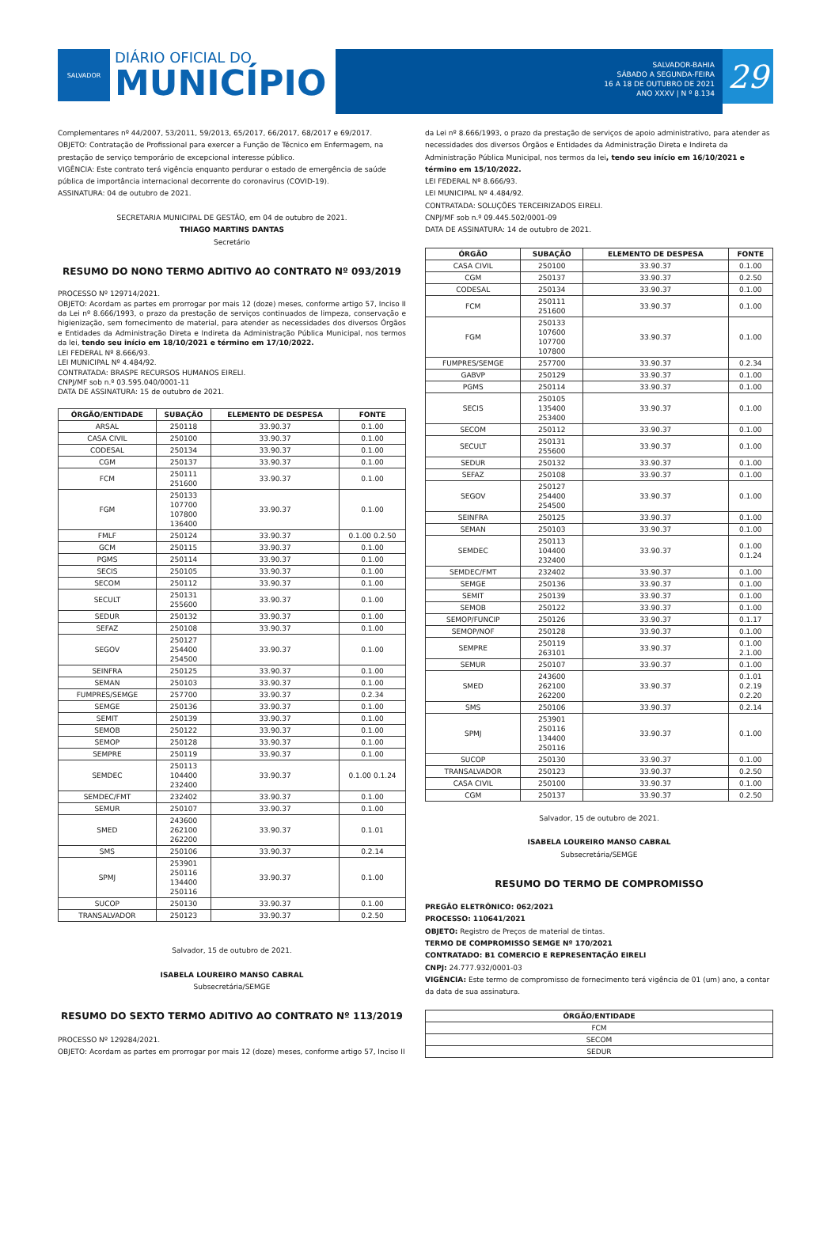SALVADOR
DIÁRIO OFICIAL DO
MUNICÍPIO
SALVADOR-BAHIA
SÁBADO A SEGUNDA-FEIRA
16 A 18 DE OUTUBRO DE 2021
ANO XXXV | N º 8.134
29
Complementares nº 44/2007, 53/2011, 59/2013, 65/2017, 66/2017, 68/2017 e 69/2017.
OBJETO: Contratação de Profissional para exercer a Função de Técnico em Enfermagem, na prestação de serviço temporário de excepcional interesse público.
VIGÊNCIA: Este contrato terá vigência enquanto perdurar o estado de emergência de saúde pública de importância internacional decorrente do coronavirus (COVID-19).
ASSINATURA: 04 de outubro de 2021.
SECRETARIA MUNICIPAL DE GESTÃO, em 04 de outubro de 2021.
THIAGO MARTINS DANTAS
Secretário
RESUMO DO NONO TERMO ADITIVO AO CONTRATO Nº 093/2019
PROCESSO Nº 129714/2021.
OBJETO: Acordam as partes em prorrogar por mais 12 (doze) meses, conforme artigo 57, Inciso II da Lei nº 8.666/1993, o prazo da prestação de serviços continuados de limpeza, conservação e higienização, sem fornecimento de material, para atender as necessidades dos diversos Órgãos e Entidades da Administração Direta e Indireta da Administração Pública Municipal, nos termos da lei, tendo seu início em 18/10/2021 e término em 17/10/2022.
LEI FEDERAL Nº 8.666/93.
LEI MUNICIPAL Nº 4.484/92.
CONTRATADA: BRASPE RECURSOS HUMANOS EIRELI.
CNPJ/MF sob n.º 03.595.040/0001-11
DATA DE ASSINATURA: 15 de outubro de 2021.
| ÓRGÃO/ENTIDADE | SUBAÇÃO | ELEMENTO DE DESPESA | FONTE |
| --- | --- | --- | --- |
| ARSAL | 250118 | 33.90.37 | 0.1.00 |
| CASA CIVIL | 250100 | 33.90.37 | 0.1.00 |
| CODESAL | 250134 | 33.90.37 | 0.1.00 |
| CGM | 250137 | 33.90.37 | 0.1.00 |
| FCM | 250111 251600 | 33.90.37 | 0.1.00 |
| FGM | 250133 107700 107800 136400 | 33.90.37 | 0.1.00 |
| FMLF | 250124 | 33.90.37 | 0.1.00 0.2.50 |
| GCM | 250115 | 33.90.37 | 0.1.00 |
| PGMS | 250114 | 33.90.37 | 0.1.00 |
| SECIS | 250105 | 33.90.37 | 0.1.00 |
| SECOM | 250112 | 33.90.37 | 0.1.00 |
| SECULT | 250131 255600 | 33.90.37 | 0.1.00 |
| SEDUR | 250132 | 33.90.37 | 0.1.00 |
| SEFAZ | 250108 | 33.90.37 | 0.1.00 |
| SEGOV | 250127 254400 254500 | 33.90.37 | 0.1.00 |
| SEINFRA | 250125 | 33.90.37 | 0.1.00 |
| SEMAN | 250103 | 33.90.37 | 0.1.00 |
| FUMPRES/SEMGE | 257700 | 33.90.37 | 0.2.34 |
| SEMGE | 250136 | 33.90.37 | 0.1.00 |
| SEMIT | 250139 | 33.90.37 | 0.1.00 |
| SEMOB | 250122 | 33.90.37 | 0.1.00 |
| SEMOP | 250128 | 33.90.37 | 0.1.00 |
| SEMPRE | 250119 | 33.90.37 | 0.1.00 |
| SEMDEC | 250113 104400 232400 | 33.90.37 | 0.1.00 0.1.24 |
| SEMDEC/FMT | 232402 | 33.90.37 | 0.1.00 |
| SEMUR | 250107 | 33.90.37 | 0.1.00 |
| SMED | 243600 262100 262200 | 33.90.37 | 0.1.01 |
| SMS | 250106 | 33.90.37 | 0.2.14 |
| SPMJ | 253901 250116 134400 250116 | 33.90.37 | 0.1.00 |
| SUCOP | 250130 | 33.90.37 | 0.1.00 |
| TRANSALVADOR | 250123 | 33.90.37 | 0.2.50 |
Salvador, 15 de outubro de 2021.
ISABELA LOUREIRO MANSO CABRAL
Subsecretária/SEMGE
RESUMO DO SEXTO TERMO ADITIVO AO CONTRATO Nº 113/2019
PROCESSO Nº 129284/2021.
OBJETO: Acordam as partes em prorrogar por mais 12 (doze) meses, conforme artigo 57, Inciso II
da Lei nº 8.666/1993, o prazo da prestação de serviços de apoio administrativo, para atender as necessidades dos diversos Órgãos e Entidades da Administração Direta e Indireta da Administração Pública Municipal, nos termos da lei, tendo seu início em 16/10/2021 e término em 15/10/2022.
LEI FEDERAL Nº 8.666/93.
LEI MUNICIPAL Nº 4.484/92.
CONTRATADA: SOLUÇÕES TERCEIRIZADOS EIRELI.
CNPJ/MF sob n.º 09.445.502/0001-09
DATA DE ASSINATURA: 14 de outubro de 2021.
| ÓRGÃO | SUBAÇÃO | ELEMENTO DE DESPESA | FONTE |
| --- | --- | --- | --- |
| CASA CIVIL | 250100 | 33.90.37 | 0.1.00 |
| CGM | 250137 | 33.90.37 | 0.2.50 |
| CODESAL | 250134 | 33.90.37 | 0.1.00 |
| FCM | 250111 251600 | 33.90.37 | 0.1.00 |
| FGM | 250133 107600 107700 107800 | 33.90.37 | 0.1.00 |
| FUMPRES/SEMGE | 257700 | 33.90.37 | 0.2.34 |
| GABVP | 250129 | 33.90.37 | 0.1.00 |
| PGMS | 250114 | 33.90.37 | 0.1.00 |
| SECIS | 250105 135400 253400 | 33.90.37 | 0.1.00 |
| SECOM | 250112 | 33.90.37 | 0.1.00 |
| SECULT | 250131 255600 | 33.90.37 | 0.1.00 |
| SEDUR | 250132 | 33.90.37 | 0.1.00 |
| SEFAZ | 250108 | 33.90.37 | 0.1.00 |
| SEGOV | 250127 254400 254500 | 33.90.37 | 0.1.00 |
| SEINFRA | 250125 | 33.90.37 | 0.1.00 |
| SEMAN | 250103 | 33.90.37 | 0.1.00 |
| SEMDEC | 250113 104400 232400 | 33.90.37 | 0.1.00 0.1.24 |
| SEMDEC/FMT | 232402 | 33.90.37 | 0.1.00 |
| SEMGE | 250136 | 33.90.37 | 0.1.00 |
| SEMIT | 250139 | 33.90.37 | 0.1.00 |
| SEMOB | 250122 | 33.90.37 | 0.1.00 |
| SEMOP/FUNCIP | 250126 | 33.90.37 | 0.1.17 |
| SEMOP/NOF | 250128 | 33.90.37 | 0.1.00 |
| SEMPRE | 250119 263101 | 33.90.37 | 0.1.00 2.1.00 |
| SEMUR | 250107 | 33.90.37 | 0.1.00 |
| SMED | 243600 262100 262200 | 33.90.37 | 0.1.01 0.2.19 0.2.20 |
| SMS | 250106 | 33.90.37 | 0.2.14 |
| SPMJ | 253901 250116 134400 250116 | 33.90.37 | 0.1.00 |
| SUCOP | 250130 | 33.90.37 | 0.1.00 |
| TRANSALVADOR | 250123 | 33.90.37 | 0.2.50 |
| CASA CIVIL | 250100 | 33.90.37 | 0.1.00 |
| CGM | 250137 | 33.90.37 | 0.2.50 |
Salvador, 15 de outubro de 2021.
ISABELA LOUREIRO MANSO CABRAL
Subsecretária/SEMGE
RESUMO DO TERMO DE COMPROMISSO
PREGÃO ELETRÔNICO: 062/2021
PROCESSO: 110641/2021
OBJETO: Registro de Preços de material de tintas.
TERMO DE COMPROMISSO SEMGE Nº 170/2021
CONTRATADO: B1 COMERCIO E REPRESENTAÇÃO EIRELI
CNPJ: 24.777.932/0001-03
VIGÊNCIA: Este termo de compromisso de fornecimento terá vigência de 01 (um) ano, a contar da data de sua assinatura.
| ÓRGÃO/ENTIDADE |
| --- |
| FCM |
| SECOM |
| SEDUR |